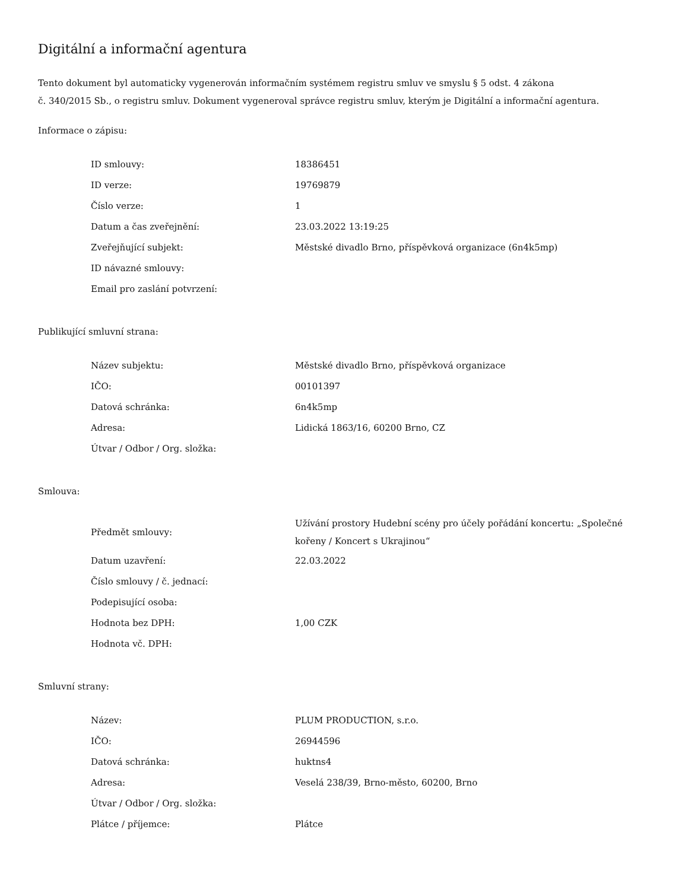Digitální a informační agentura
Tento dokument byl automaticky vygenerován informačním systémem registru smluv ve smyslu § 5 odst. 4 zákona
č. 340/2015 Sb., o registru smluv. Dokument vygeneroval správce registru smluv, kterým je Digitální a informační agentura.
Informace o zápisu:
| ID smlouvy: | 18386451 |
| ID verze: | 19769879 |
| Číslo verze: | 1 |
| Datum a čas zveřejnění: | 23.03.2022 13:19:25 |
| Zveřejňující subjekt: | Městské divadlo Brno, příspěvková organizace (6n4k5mp) |
| ID návazné smlouvy: | |
| Email pro zaslání potvrzení: | |
Publikující smluvní strana:
| Název subjektu: | Městské divadlo Brno, příspěvková organizace |
| IČO: | 00101397 |
| Datová schránka: | 6n4k5mp |
| Adresa: | Lidická 1863/16, 60200 Brno, CZ |
| Útvar / Odbor / Org. složka: | |
Smlouva:
| Předmět smlouvy: | Užívání prostory Hudební scény pro účely pořádání koncertu: „Společné kořeny / Koncert s Ukrajinou“ |
| Datum uzavření: | 22.03.2022 |
| Číslo smlouvy / č. jednací: | |
| Podepisující osoba: | |
| Hodnota bez DPH: | 1,00 CZK |
| Hodnota vč. DPH: | |
Smluvní strany:
| Název: | PLUM PRODUCTION, s.r.o. |
| IČO: | 26944596 |
| Datová schránka: | huktns4 |
| Adresa: | Veselá 238/39, Brno-město, 60200, Brno |
| Útvar / Odbor / Org. složka: | |
| Plátce / příjemce: | Plátce |